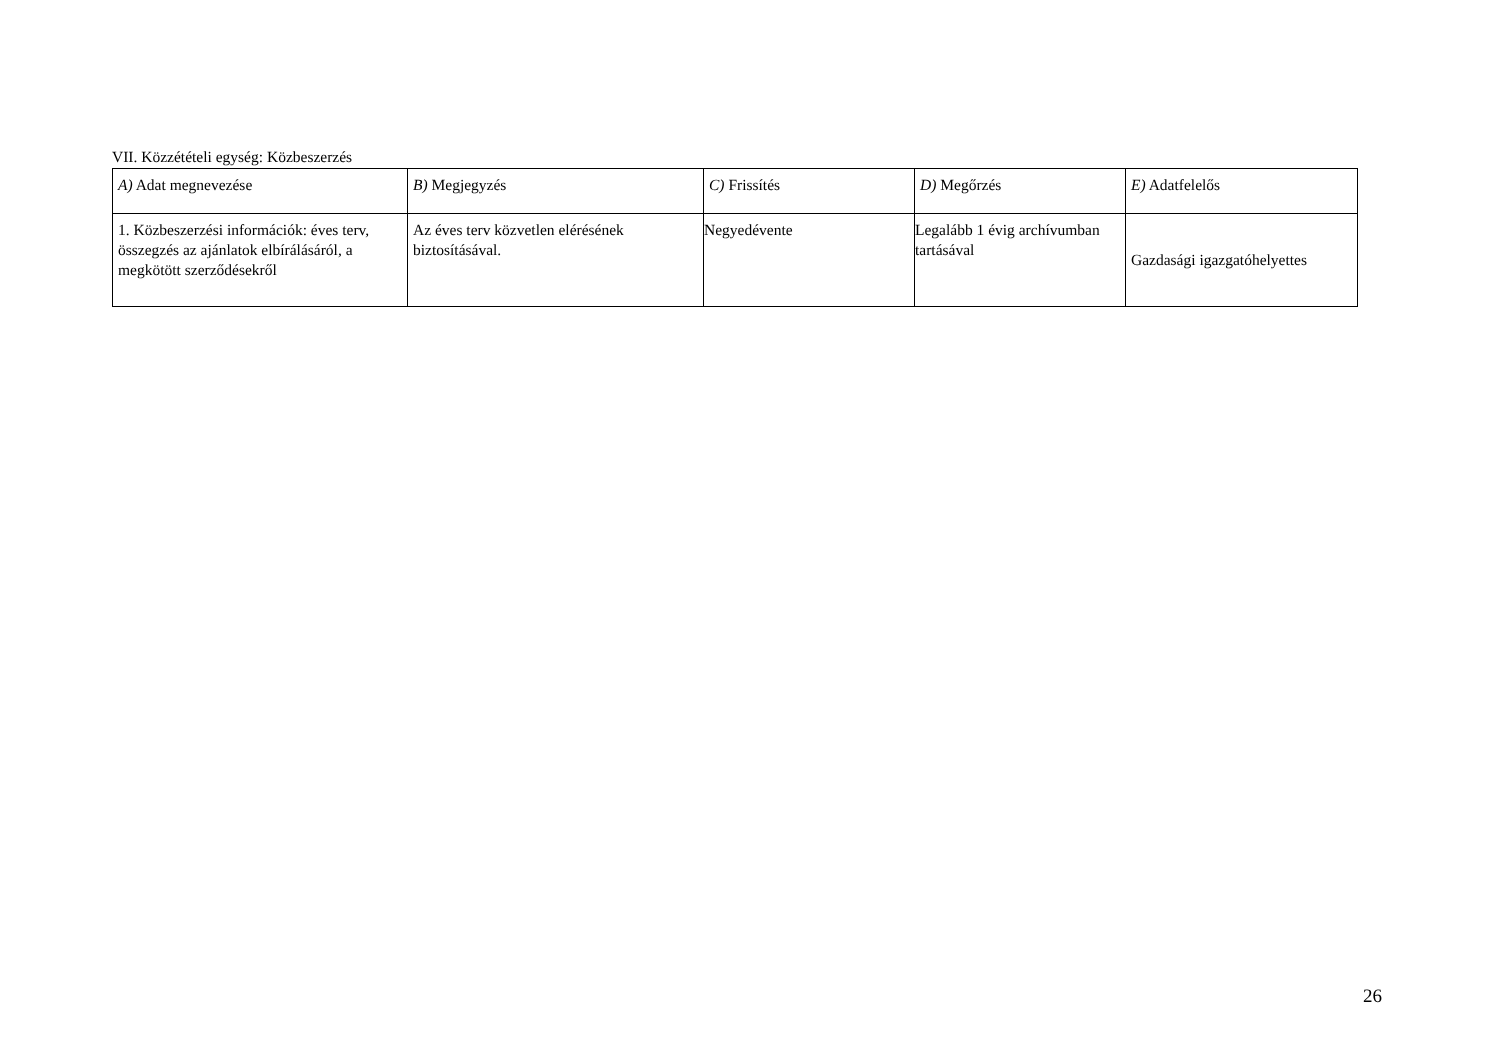VII. Közzétételi egység: Közbeszerzés
| A) Adat megnevezése | B) Megjegyzés | C) Frissítés | D) Megőrzés | E) Adatfelelős |
| 1. Közbeszerzési információk: éves terv, összegzés az ajánlatok elbírálásáról, a megkötött szerződésekről | Az éves terv közvetlen elérésének biztosításával. | Negyedévente | Legalább 1 évig archívumban tartásával | Gazdasági igazgatóhelyettes |
26